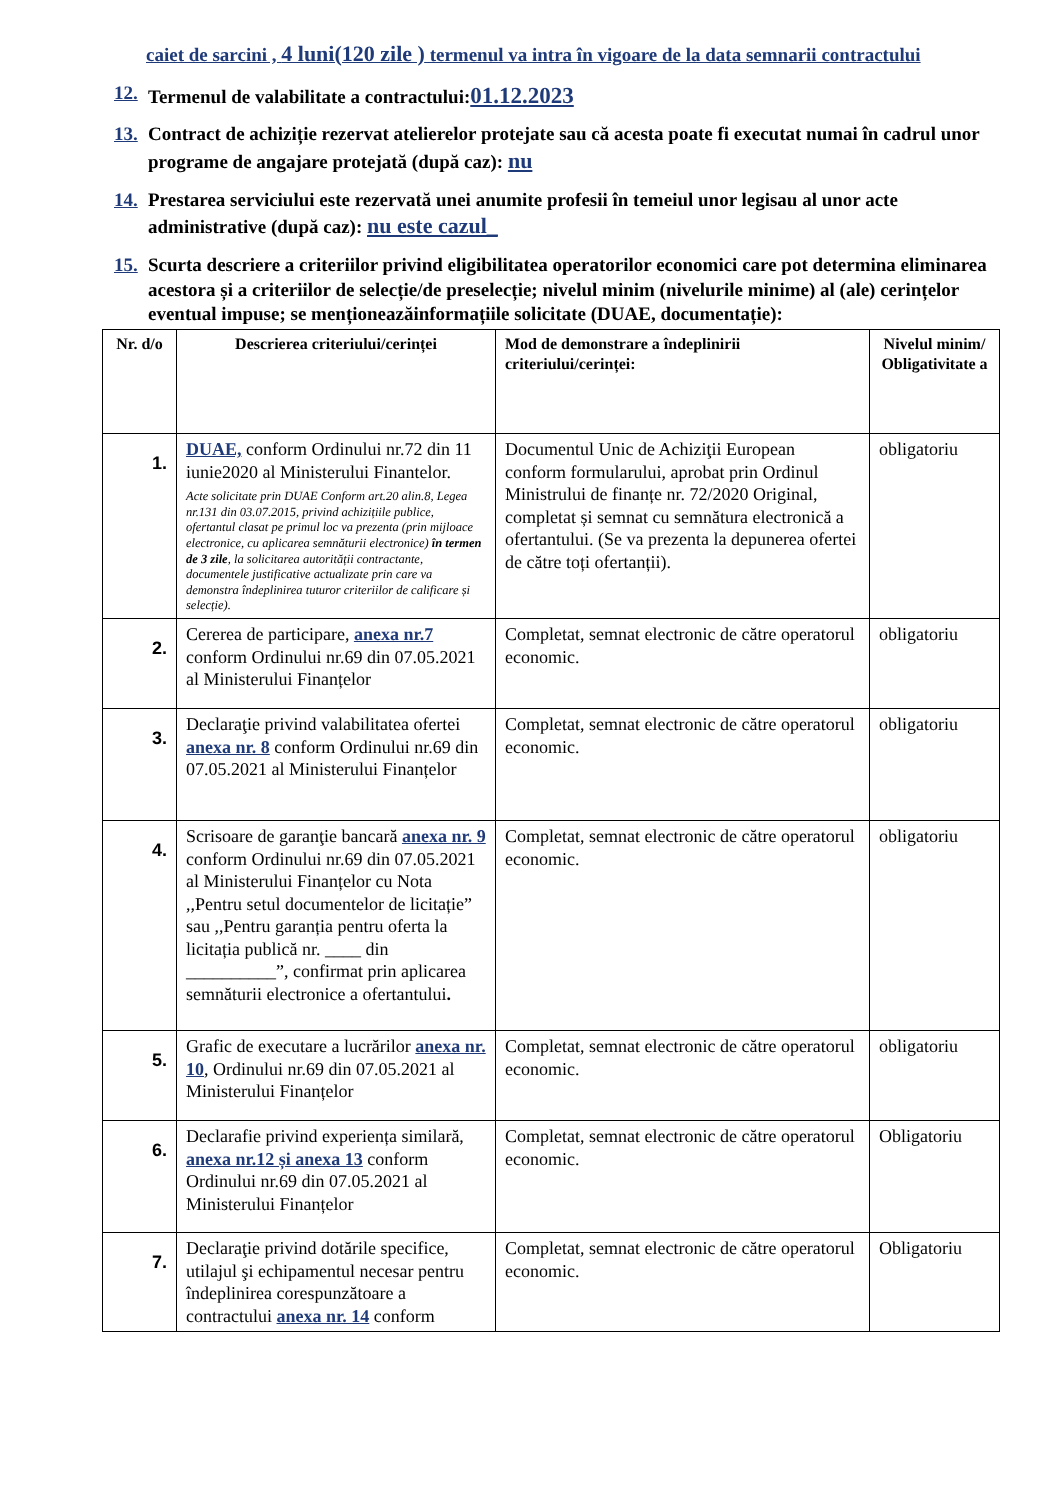caiet de sarcini , 4 luni(120 zile ) termenul va intra în vigoare de la data semnarii contractului
12. Termenul de valabilitate a contractului:01.12.2023
13. Contract de achiziție rezervat atelierelor protejate sau că acesta poate fi executat numai în cadrul unor programe de angajare protejată (după caz): nu
14. Prestarea serviciului este rezervată unei anumite profesii în temeiul unor legisau al unor acte administrative (după caz): nu este cazul_
15. Scurta descriere a criteriilor privind eligibilitatea operatorilor economici care pot determina eliminarea acestora și a criteriilor de selecție/de preselecție; nivelul minim (nivelurile minime) al (ale) cerințelor eventual impuse; se menționeazăinformațiile solicitate (DUAE, documentație):
| Nr. d/o | Descrierea criteriului/cerinței | Mod de demonstrare a îndeplinirii criteriului/cerinței: | Nivelul minim/ Obligativitate a |
| --- | --- | --- | --- |
| 1. | DUAE, conform Ordinului nr.72 din 11 iunie2020 al Ministerului Finantelor. Acte solicitate prin DUAE Conform art.20 alin.8, Legea nr.131 din 03.07.2015, privind achizițiile publice, ofertantul clasat pe primul loc va prezenta (prin mijloace electronice, cu aplicarea semnăturii electronice) în termen de 3 zile , la solicitarea autorității contractante, documentele justificative actualizate prin care va demonstra îndeplinirea tuturor criteriilor de calificare și selecție). | Documentul Unic de Achiziţii European conform formularului, aprobat prin Ordinul Ministrului de finanțe nr. 72/2020 Original, completat și semnat cu semnătura electronică a ofertantului. (Se va prezenta la depunerea ofertei de către toți ofertanții). | obligatoriu |
| 2. | Cererea de participare, anexa nr.7 conform Ordinului nr.69 din 07.05.2021 al Ministerului Finanțelor | Completat, semnat electronic de către operatorul economic. | obligatoriu |
| 3. | Declaraţie privind valabilitatea ofertei anexa nr. 8 conform Ordinului nr.69 din 07.05.2021 al Ministerului Finanțelor | Completat, semnat electronic de către operatorul economic. | obligatoriu |
| 4. | Scrisoare de garanţie bancară anexa nr. 9 conform Ordinului nr.69 din 07.05.2021 al Ministerului Finanțelor cu Nota ,,Pentru setul documentelor de licitație” sau ,,Pentru garanția pentru oferta la licitația publică nr. ____ din __________”, confirmat prin aplicarea semnăturii electronice a ofertantului . | Completat, semnat electronic de către operatorul economic. | obligatoriu |
| 5. | Grafic de executare a lucrărilor anexa nr. 10 , Ordinului nr.69 din 07.05.2021 al Ministerului Finanțelor | Completat, semnat electronic de către operatorul economic. | obligatoriu |
| 6. | Declarafie privind experiența similară, anexa nr.12 și anexa 13 conform Ordinului nr.69 din 07.05.2021 al Ministerului Finanțelor | Completat, semnat electronic de către operatorul economic. | Obligatoriu |
| 7. | Declaraţie privind dotările specifice, utilajul şi echipamentul necesar pentru îndeplinirea corespunzătoare a contractului anexa nr. 14 conform | Completat, semnat electronic de către operatorul economic. | Obligatoriu |